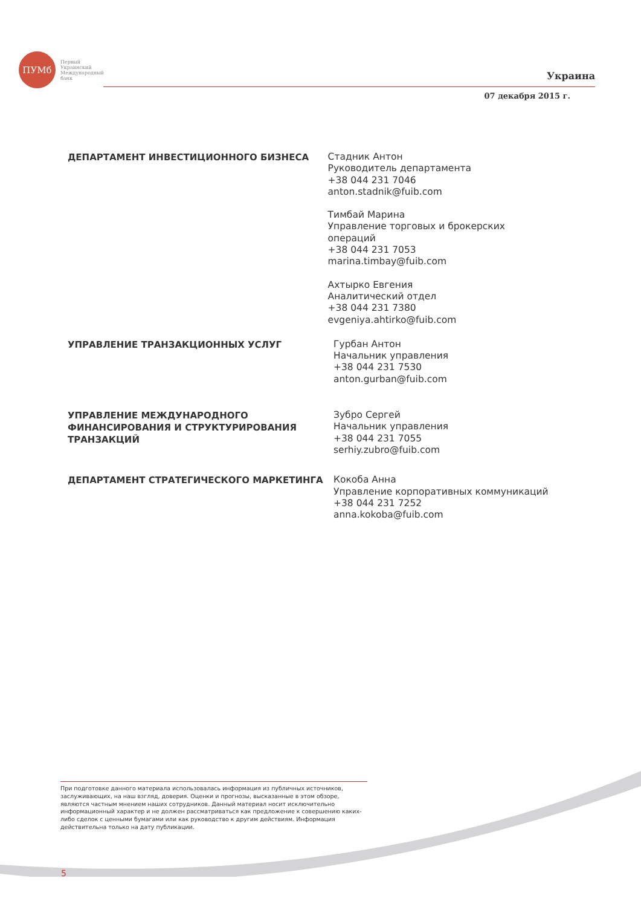ПУМб
Первый
Украинский
Международный
банк
Украина
07 декабря 2015 г.
ДЕПАРТАМЕНТ ИНВЕСТИЦИОННОГО БИЗНЕСА
Стадник Антон
Руководитель департамента
+38 044 231 7046
anton.stadnik@fuib.com
Тимбай Марина
Управление торговых и брокерских операций
+38 044 231 7053
marina.timbay@fuib.com
Ахтырко Евгения
Аналитический отдел
+38 044 231 7380
evgeniya.ahtirko@fuib.com
УПРАВЛЕНИЕ ТРАНЗАКЦИОННЫХ УСЛУГ
Гурбан Антон
Начальник управления
+38 044 231 7530
anton.gurban@fuib.com
УПРАВЛЕНИЕ МЕЖДУНАРОДНОГО ФИНАНСИРОВАНИЯ И СТРУКТУРИРОВАНИЯ ТРАНЗАКЦИЙ
Зубро Сергей
Начальник управления
+38 044 231 7055
serhiy.zubro@fuib.com
ДЕПАРТАМЕНТ СТРАТЕГИЧЕСКОГО МАРКЕТИНГА
Кокоба Анна
Управление корпоративных коммуникаций
+38 044 231 7252
anna.kokoba@fuib.com
При подготовке данного материала использовалась информация из публичных источников, заслуживающих, на наш взгляд, доверия. Оценки и прогнозы, высказанные в этом обзоре, являются частным мнением наших сотрудников. Данный материал носит исключительно информационный характер и не должен рассматриваться как предложение к совершению каких-либо сделок с ценными бумагами или как руководство к другим действиям. Информация действительна только на дату публикации.
5